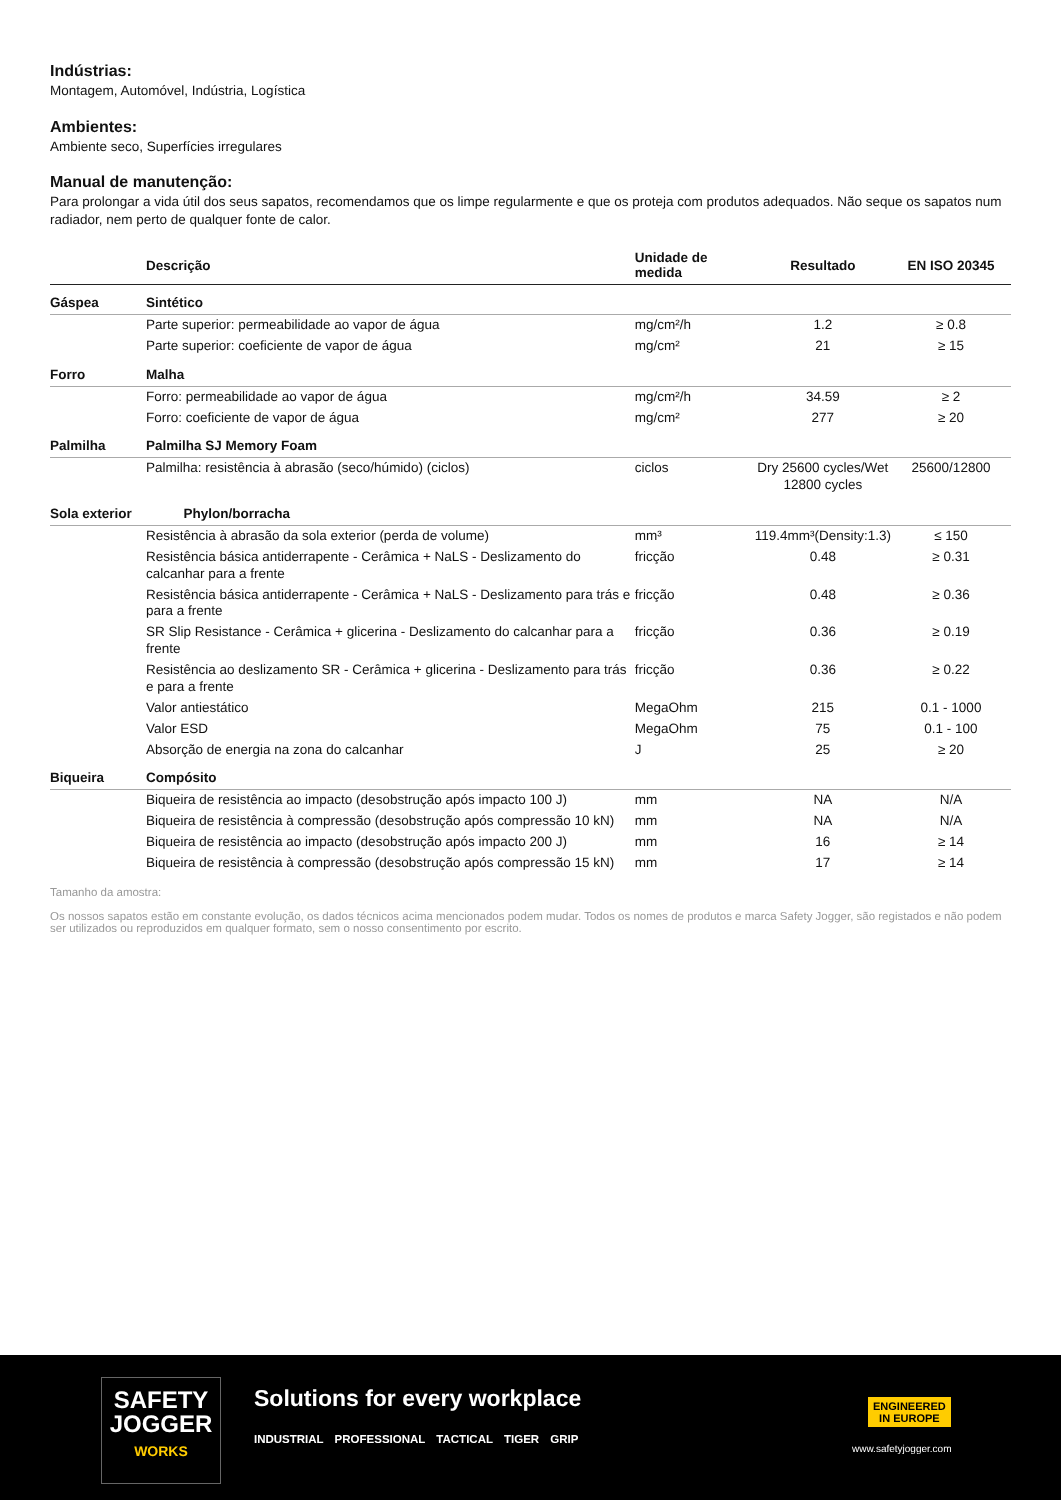Indústrias:
Montagem, Automóvel, Indústria, Logística
Ambientes:
Ambiente seco, Superfícies irregulares
Manual de manutenção:
Para prolongar a vida útil dos seus sapatos, recomendamos que os limpe regularmente e que os proteja com produtos adequados. Não seque os sapatos num radiador, nem perto de qualquer fonte de calor.
| | Descrição | Unidade de medida | Resultado | EN ISO 20345 |
| --- | --- | --- | --- | --- |
| Gáspea | Sintético | | | |
| | Parte superior: permeabilidade ao vapor de água | mg/cm²/h | 1.2 | ≥ 0.8 |
| | Parte superior: coeficiente de vapor de água | mg/cm² | 21 | ≥ 15 |
| Forro | Malha | | | |
| | Forro: permeabilidade ao vapor de água | mg/cm²/h | 34.59 | ≥ 2 |
| | Forro: coeficiente de vapor de água | mg/cm² | 277 | ≥ 20 |
| Palmilha | Palmilha SJ Memory Foam | | | |
| | Palmilha: resistência à abrasão (seco/húmido) (ciclos) | ciclos | Dry 25600 cycles/Wet 12800 cycles | 25600/12800 |
| Sola exterior | Phylon/borracha | | | |
| | Resistência à abrasão da sola exterior (perda de volume) | mm³ | 119.4mm³(Density:1.3) | ≤ 150 |
| | Resistência básica antiderrapente - Cerâmica + NaLS - Deslizamento do calcanhar para a frente | fricção | 0.48 | ≥ 0.31 |
| | Resistência básica antiderrapente - Cerâmica + NaLS - Deslizamento para trás e para a frente | fricção | 0.48 | ≥ 0.36 |
| | SR Slip Resistance - Cerâmica + glicerina - Deslizamento do calcanhar para a frente | fricção | 0.36 | ≥ 0.19 |
| | Resistência ao deslizamento SR - Cerâmica + glicerina - Deslizamento para trás e para a frente | fricção | 0.36 | ≥ 0.22 |
| | Valor antiestático | MegaOhm | 215 | 0.1 - 1000 |
| | Valor ESD | MegaOhm | 75 | 0.1 - 100 |
| | Absorção de energia na zona do calcanhar | J | 25 | ≥ 20 |
| Biqueira | Compósito | | | |
| | Biqueira de resistência ao impacto (desobstrução após impacto 100 J) | mm | NA | N/A |
| | Biqueira de resistência à compressão (desobstrução após compressão 10 kN) | mm | NA | N/A |
| | Biqueira de resistência ao impacto (desobstrução após impacto 200 J) | mm | 16 | ≥ 14 |
| | Biqueira de resistência à compressão (desobstrução após compressão 15 kN) | mm | 17 | ≥ 14 |
Tamanho da amostra:
Os nossos sapatos estão em constante evolução, os dados técnicos acima mencionados podem mudar. Todos os nomes de produtos e marca Safety Jogger, são registados e não podem ser utilizados ou reproduzidos em qualquer formato, sem o nosso consentimento por escrito.
SAFETY
JOGGER
WORKS
Solutions for every workplace
INDUSTRIAL PROFESSIONAL TACTICAL TIGER GRIP
ENGINEERED
IN EUROPE
www.safetyjogger.com